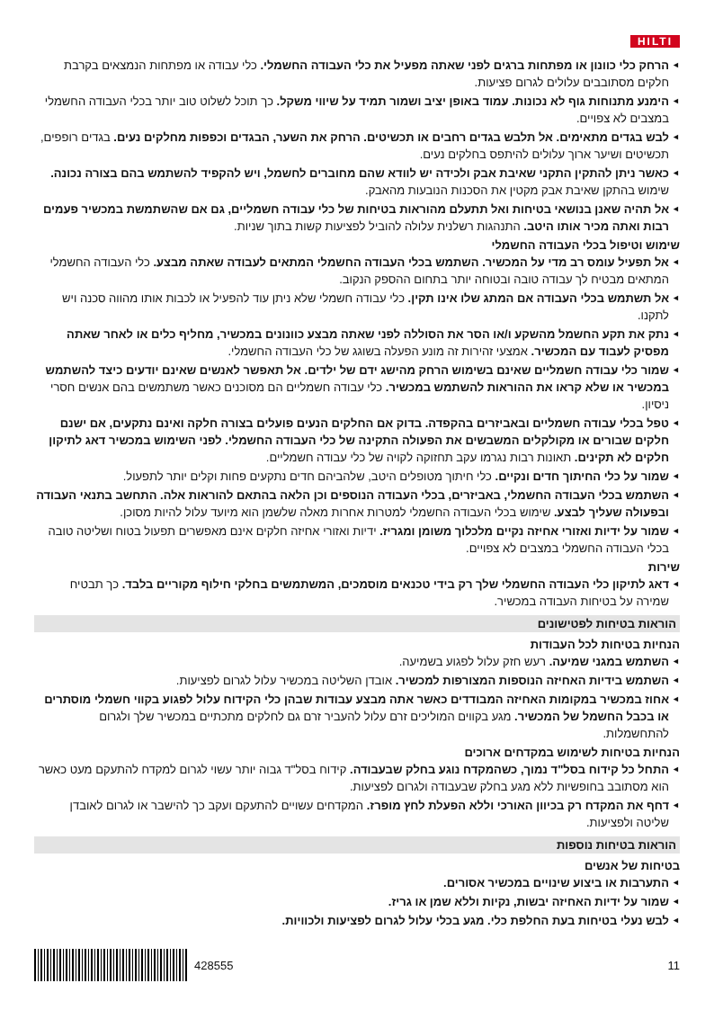HILTI
הרחק כלי כוונון או מפתחות ברגים לפני שאתה מפעיל את כלי העבודה החשמלי. כלי עבודה או מפתחות הנמצאים בקרבת חלקים מסתובבים עלולים לגרום פציעות.
הימנע מתנוחות גוף לא נכונות. עמוד באופן יציב ושמור תמיד על שיווי משקל. כך תוכל לשלוט טוב יותר בכלי העבודה החשמלי במצבים לא צפויים.
לבש בגדים מתאימים. אל תלבש בגדים רחבים או תכשיטים. הרחק את השער, הבגדים וכפפות מחלקים נעים. בגדים רופפים, תכשיטים ושיער ארוך עלולים להיתפס בחלקים נעים.
כאשר ניתן להתקין התקני שאיבת אבק ולכידה יש לוודא שהם מחוברים לחשמל, ויש להקפיד להשתמש בהם בצורה נכונה. שימוש בהתקן שאיבת אבק מקטין את הסכנות הנובעות מהאבק.
אל תהיה שאנן בנושאי בטיחות ואל תתעלם מהוראות בטיחות של כלי עבודה חשמליים, גם אם שהשתמשת במכשיר פעמים רבות ואתה מכיר אותו היטב. התנהגות רשלנית עלולה להוביל לפציעות קשות בתוך שניות.
שימוש וטיפול בכלי העבודה החשמלי
אל תפעיל עומס רב מדי על המכשיר. השתמש בכלי העבודה החשמלי המתאים לעבודה שאתה מבצע. כלי העבודה החשמלי המתאים מבטיח לך עבודה טובה ובטוחה יותר בתחום ההספק הנקוב.
אל תשתמש בכלי העבודה אם המתג שלו אינו תקין. כלי עבודה חשמלי שלא ניתן עוד להפעיל או לכבות אותו מהווה סכנה ויש לתקנו.
נתק את תקע החשמל מהשקע ו/או הסר את הסוללה לפני שאתה מבצע כוונונים במכשיר, מחליף כלים או לאחר שאתה מפסיק לעבוד עם המכשיר. אמצעי זהירות זה מונע הפעלה בשוגג של כלי העבודה החשמלי.
שמור כלי עבודה חשמליים שאינם בשימוש הרחק מהישג ידם של ילדים. אל תאפשר לאנשים שאינם יודעים כיצד להשתמש במכשיר או שלא קראו את ההוראות להשתמש במכשיר. כלי עבודה חשמליים הם מסוכנים כאשר משתמשים בהם אנשים חסרי ניסיון.
טפל בכלי עבודה חשמליים ובאביזרים בהקפדה. בדוק אם החלקים הנעים פועלים בצורה חלקה ואינם נתקעים, אם ישנם חלקים שבורים או מקולקלים המשבשים את הפעולה התקינה של כלי העבודה החשמלי. לפני השימוש במכשיר דאג לתיקון חלקים לא תקינים. תאונות רבות נגרמו עקב תחזוקה לקויה של כלי עבודה חשמליים.
שמור על כלי החיתוך חדים ונקיים. כלי חיתוך מטופלים היטב, שלהביהם חדים נתקעים פחות וקלים יותר לתפעול.
השתמש בכלי העבודה החשמלי, באביזרים, בכלי העבודה הנוספים וכן הלאה בהתאם להוראות אלה. התחשב בתנאי העבודה ובפעולה שעליך לבצע. שימוש בכלי העבודה החשמלי למטרות אחרות מאלה שלשמן הוא מיועד עלול להיות מסוכן.
שמור על ידיות ואזורי אחיזה נקיים מלכלוך משומן ומגריז. ידיות ואזורי אחיזה חלקים אינם מאפשרים תפעול בטוח ושליטה טובה בכלי העבודה החשמלי במצבים לא צפויים.
שירות
דאג לתיקון כלי העבודה החשמלי שלך רק בידי טכנאים מוסמכים, המשתמשים בחלקי חילוף מקוריים בלבד. כך תבטיח שמירה על בטיחות העבודה במכשיר.
הוראות בטיחות לפטישונים
הנחיות בטיחות לכל העבודות
השתמש במגני שמיעה. רעש חזק עלול לפגוע בשמיעה.
השתמש בידיות האחיזה הנוספות המצורפות למכשיר. אובדן השליטה במכשיר עלול לגרום לפציעות.
אחוז במכשיר במקומות האחיזה המבודדים כאשר אתה מבצע עבודות שבהן כלי הקידוח עלול לפגוע בקווי חשמלי מוסתרים או בכבל החשמל של המכשיר. מגע בקווים המוליכים זרם עלול להעביר זרם גם לחלקים מתכתיים במכשיר שלך ולגרום להתחשמלות.
הנחיות בטיחות לשימוש במקדחים ארוכים
התחל כל קידוח בסל"ד נמוך, כשהמקדח נוגע בחלק שבעבודה. קידוח בסל"ד גבוה יותר עשוי לגרום למקדח להתעקם מעט כאשר הוא מסתובב בחופשיות ללא מגע בחלק שבעבודה ולגרום לפציעות.
דחף את המקדח רק בכיוון האורכי וללא הפעלת לחץ מופרז. המקדחים עשויים להתעקם ועקב כך להישבר או לגרום לאובדן שליטה ולפציעות.
הוראות בטיחות נוספות
בטיחות של אנשים
התערבות או ביצוע שינויים במכשיר אסורים.
שמור על ידיות האחיזה יבשות, נקיות וללא שמן או גריז.
לבש נעלי בטיחות בעת החלפת כלי. מגע בכלי עלול לגרום לפציעות ולכוויות.
428555 11